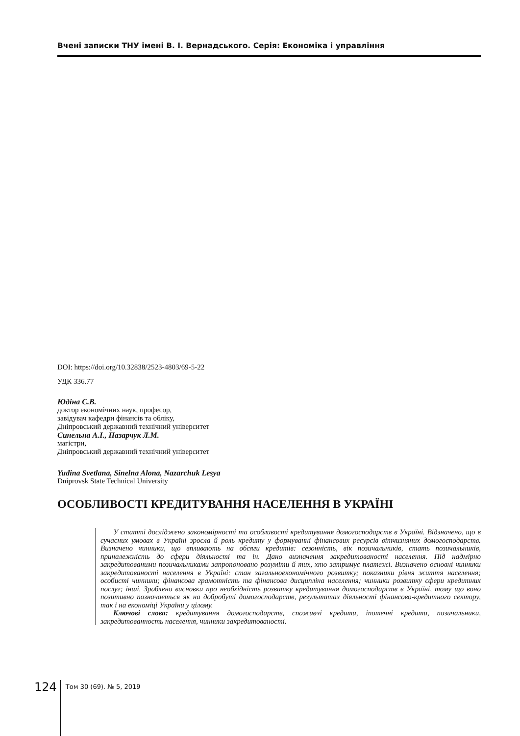Вчені записки ТНУ імені В. І. Вернадського. Серія: Економіка і управління
DOI: https://doi.org/10.32838/2523-4803/69-5-22
УДК 336.77
Юдіна С.В.
доктор економічних наук, професор,
завідувач кафедри фінансів та обліку,
Дніпровський державний технічний університет
Синельна А.І., Назарчук Л.М.
магістри,
Дніпровський державний технічний університет
Yudina Svetlana, Sinelna Alona, Nazarchuk Lesya
Dniprovsk State Technical University
ОСОБЛИВОСТІ КРЕДИТУВАННЯ НАСЕЛЕННЯ В УКРАЇНІ
У статті досліджено закономірності та особливості кредитування домогосподарств в Україні. Відзначено, що в сучасних умовах в Україні зросла й роль кредиту у формуванні фінансових ресурсів вітчизняних домогосподарств. Визначено чинники, що впливають на обсяги кредитів: сезонність, вік позичальників, стать позичальників, приналежність до сфери діяльності та ін. Дано визначення закредитованості населення. Під надмірно закредитованими позичальниками запропоновано розуміти й тих, хто затримує платежі. Визначено основні чинники закредитованості населення в Україні: стан загальноекономічного розвитку; показники рівня життя населення; особисті чинники; фінансова грамотність та фінансова дисципліна населення; чинники розвитку сфери кредитних послуг; інші. Зроблено висновки про необхідність розвитку кредитування домогосподарств в Україні, тому що воно позитивно позначається як на добробуті домогосподарств, результатах діяльності фінансово-кредитного сектору, так і на економіці України у цілому.
Ключові слова: кредитування домогосподарств, споживчі кредити, іпотечні кредити, позичальники, закредитованность населення, чинники закредитованості.
124
Том 30 (69). № 5, 2019